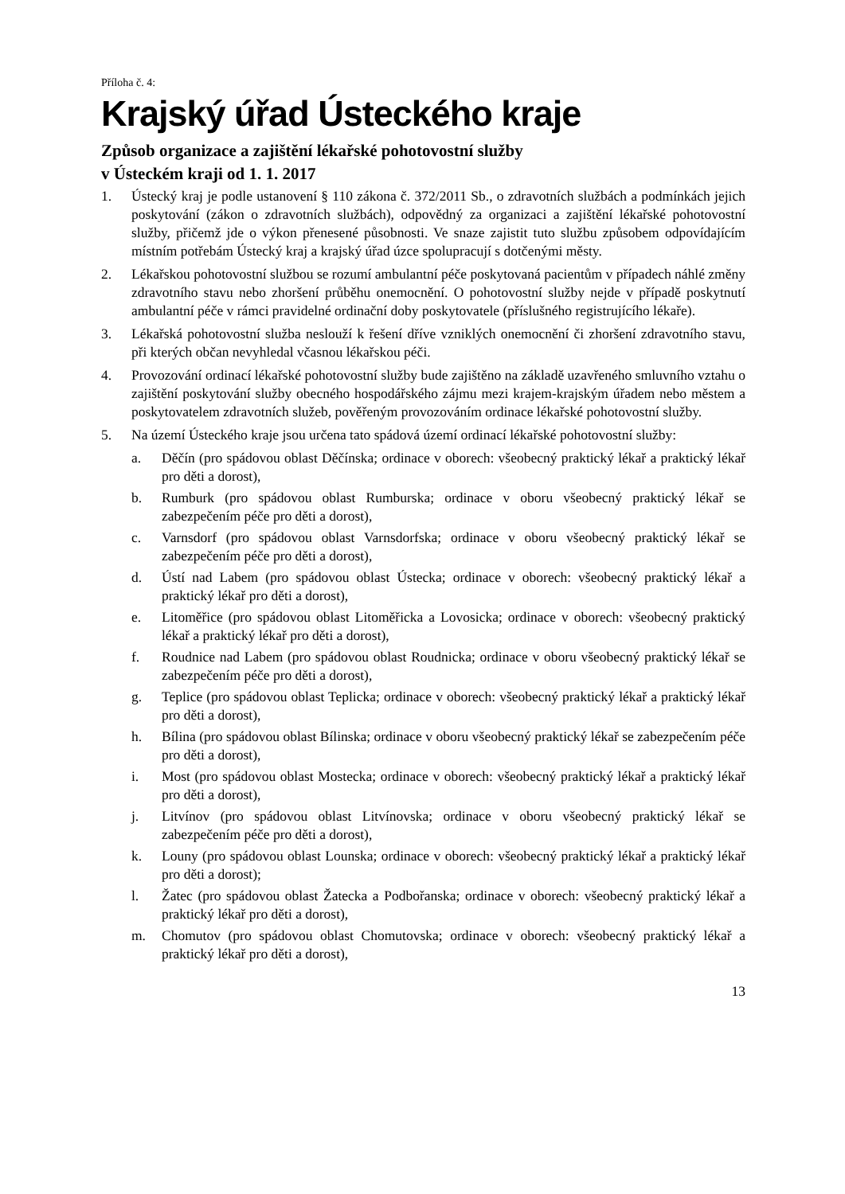Příloha č. 4:
Krajský úřad Ústeckého kraje
Způsob organizace a zajištění lékařské pohotovostní služby
v Ústeckém kraji od 1. 1. 2017
1. Ústecký kraj je podle ustanovení § 110 zákona č. 372/2011 Sb., o zdravotních službách a podmínkách jejich poskytování (zákon o zdravotních službách), odpovědný za organizaci a zajištění lékařské pohotovostní služby, přičemž jde o výkon přenesené působnosti. Ve snaze zajistit tuto službu způsobem odpovídajícím místním potřebám Ústecký kraj a krajský úřad úzce spolupracují s dotčenými městy.
2. Lékařskou pohotovostní službou se rozumí ambulantní péče poskytovaná pacientům v případech náhlé změny zdravotního stavu nebo zhoršení průběhu onemocnění. O pohotovostní služby nejde v případě poskytnutí ambulantní péče v rámci pravidelné ordinační doby poskytovatele (příslušného registrujícího lékaře).
3. Lékařská pohotovostní služba neslouží k řešení dříve vzniklých onemocnění či zhoršení zdravotního stavu, při kterých občan nevyhledal včasnou lékařskou péči.
4. Provozování ordinací lékařské pohotovostní služby bude zajištěno na základě uzavřeného smluvního vztahu o zajištění poskytování služby obecného hospodářského zájmu mezi krajem-krajským úřadem nebo městem a poskytovatelem zdravotních služeb, pověřeným provozováním ordinace lékařské pohotovostní služby.
5. Na území Ústeckého kraje jsou určena tato spádová území ordinací lékařské pohotovostní služby:
a. Děčín (pro spádovou oblast Děčínska; ordinace v oborech: všeobecný praktický lékař a praktický lékař pro děti a dorost),
b. Rumburk (pro spádovou oblast Rumburska; ordinace v oboru všeobecný praktický lékař se zabezpečením péče pro děti a dorost),
c. Varnsdorf (pro spádovou oblast Varnsdorfska; ordinace v oboru všeobecný praktický lékař se zabezpečením péče pro děti a dorost),
d. Ústí nad Labem (pro spádovou oblast Ústecka; ordinace v oborech: všeobecný praktický lékař a praktický lékař pro děti a dorost),
e. Litoměřice (pro spádovou oblast Litoměřicka a Lovosicka; ordinace v oborech: všeobecný praktický lékař a praktický lékař pro děti a dorost),
f. Roudnice nad Labem (pro spádovou oblast Roudnicka; ordinace v oboru všeobecný praktický lékař se zabezpečením péče pro děti a dorost),
g. Teplice (pro spádovou oblast Teplicka; ordinace v oborech: všeobecný praktický lékař a praktický lékař pro děti a dorost),
h. Bílina (pro spádovou oblast Bílinska; ordinace v oboru všeobecný praktický lékař se zabezpečením péče pro děti a dorost),
i. Most (pro spádovou oblast Mostecka; ordinace v oborech: všeobecný praktický lékař a praktický lékař pro děti a dorost),
j. Litvínov (pro spádovou oblast Litvínovska; ordinace v oboru všeobecný praktický lékař se zabezpečením péče pro děti a dorost),
k. Louny (pro spádovou oblast Lounska; ordinace v oborech: všeobecný praktický lékař a praktický lékař pro děti a dorost);
l. Žatec (pro spádovou oblast Žatecka a Podbořanska; ordinace v oborech: všeobecný praktický lékař a praktický lékař pro děti a dorost),
m. Chomutov (pro spádovou oblast Chomutovska; ordinace v oborech: všeobecný praktický lékař a praktický lékař pro děti a dorost),
13